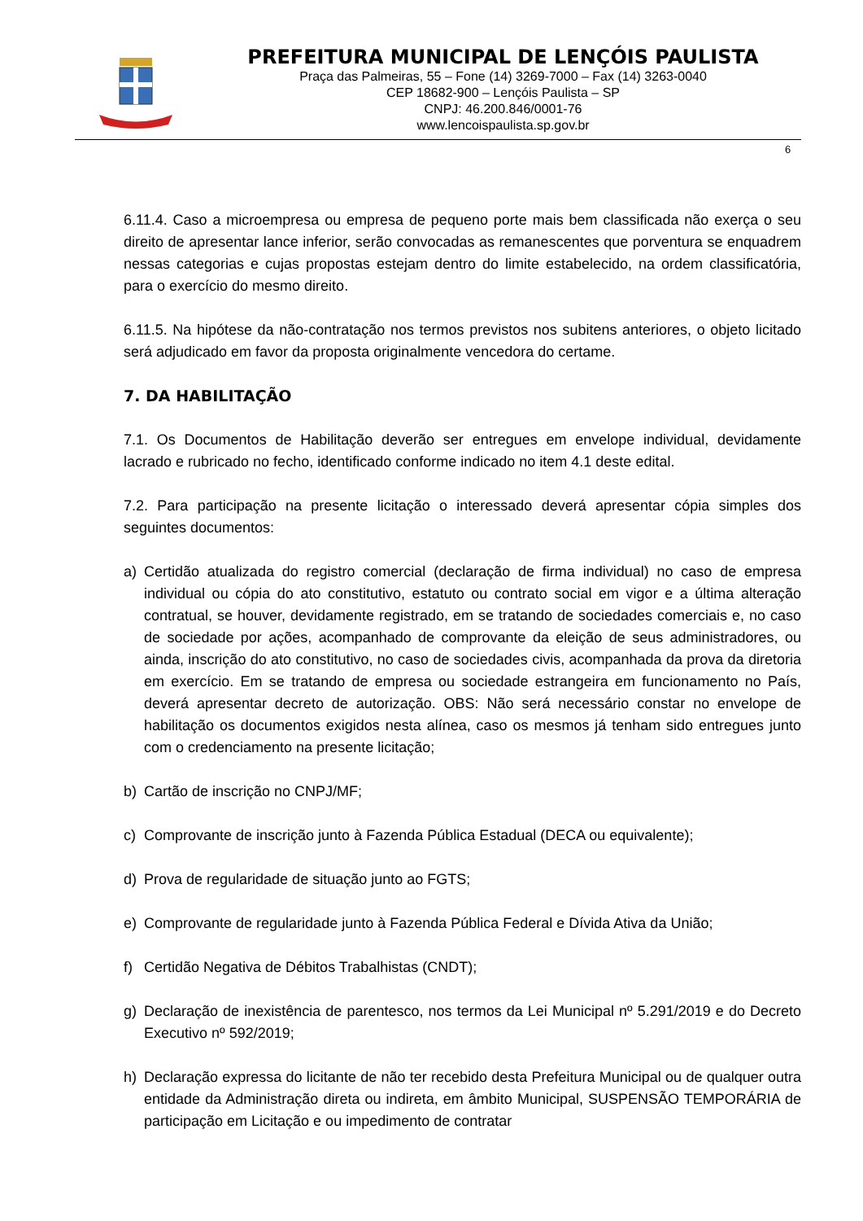PREFEITURA MUNICIPAL DE LENÇÓIS PAULISTA
Praça das Palmeiras, 55 – Fone (14) 3269-7000 – Fax (14) 3263-0040
CEP 18682-900 – Lençóis Paulista – SP
CNPJ: 46.200.846/0001-76
www.lencoispaulista.sp.gov.br
6
6.11.4. Caso a microempresa ou empresa de pequeno porte mais bem classificada não exerça o seu direito de apresentar lance inferior, serão convocadas as remanescentes que porventura se enquadrem nessas categorias e cujas propostas estejam dentro do limite estabelecido, na ordem classificatória, para o exercício do mesmo direito.
6.11.5. Na hipótese da não-contratação nos termos previstos nos subitens anteriores, o objeto licitado será adjudicado em favor da proposta originalmente vencedora do certame.
7. DA HABILITAÇÃO
7.1. Os Documentos de Habilitação deverão ser entregues em envelope individual, devidamente lacrado e rubricado no fecho, identificado conforme indicado no item 4.1 deste edital.
7.2. Para participação na presente licitação o interessado deverá apresentar cópia simples dos seguintes documentos:
a) Certidão atualizada do registro comercial (declaração de firma individual) no caso de empresa individual ou cópia do ato constitutivo, estatuto ou contrato social em vigor e a última alteração contratual, se houver, devidamente registrado, em se tratando de sociedades comerciais e, no caso de sociedade por ações, acompanhado de comprovante da eleição de seus administradores, ou ainda, inscrição do ato constitutivo, no caso de sociedades civis, acompanhada da prova da diretoria em exercício. Em se tratando de empresa ou sociedade estrangeira em funcionamento no País, deverá apresentar decreto de autorização. OBS: Não será necessário constar no envelope de habilitação os documentos exigidos nesta alínea, caso os mesmos já tenham sido entregues junto com o credenciamento na presente licitação;
b) Cartão de inscrição no CNPJ/MF;
c) Comprovante de inscrição junto à Fazenda Pública Estadual (DECA ou equivalente);
d) Prova de regularidade de situação junto ao FGTS;
e) Comprovante de regularidade junto à Fazenda Pública Federal e Dívida Ativa da União;
f) Certidão Negativa de Débitos Trabalhistas (CNDT);
g) Declaração de inexistência de parentesco, nos termos da Lei Municipal nº 5.291/2019 e do Decreto Executivo nº 592/2019;
h) Declaração expressa do licitante de não ter recebido desta Prefeitura Municipal ou de qualquer outra entidade da Administração direta ou indireta, em âmbito Municipal, SUSPENSÃO TEMPORÁRIA de participação em Licitação e ou impedimento de contratar